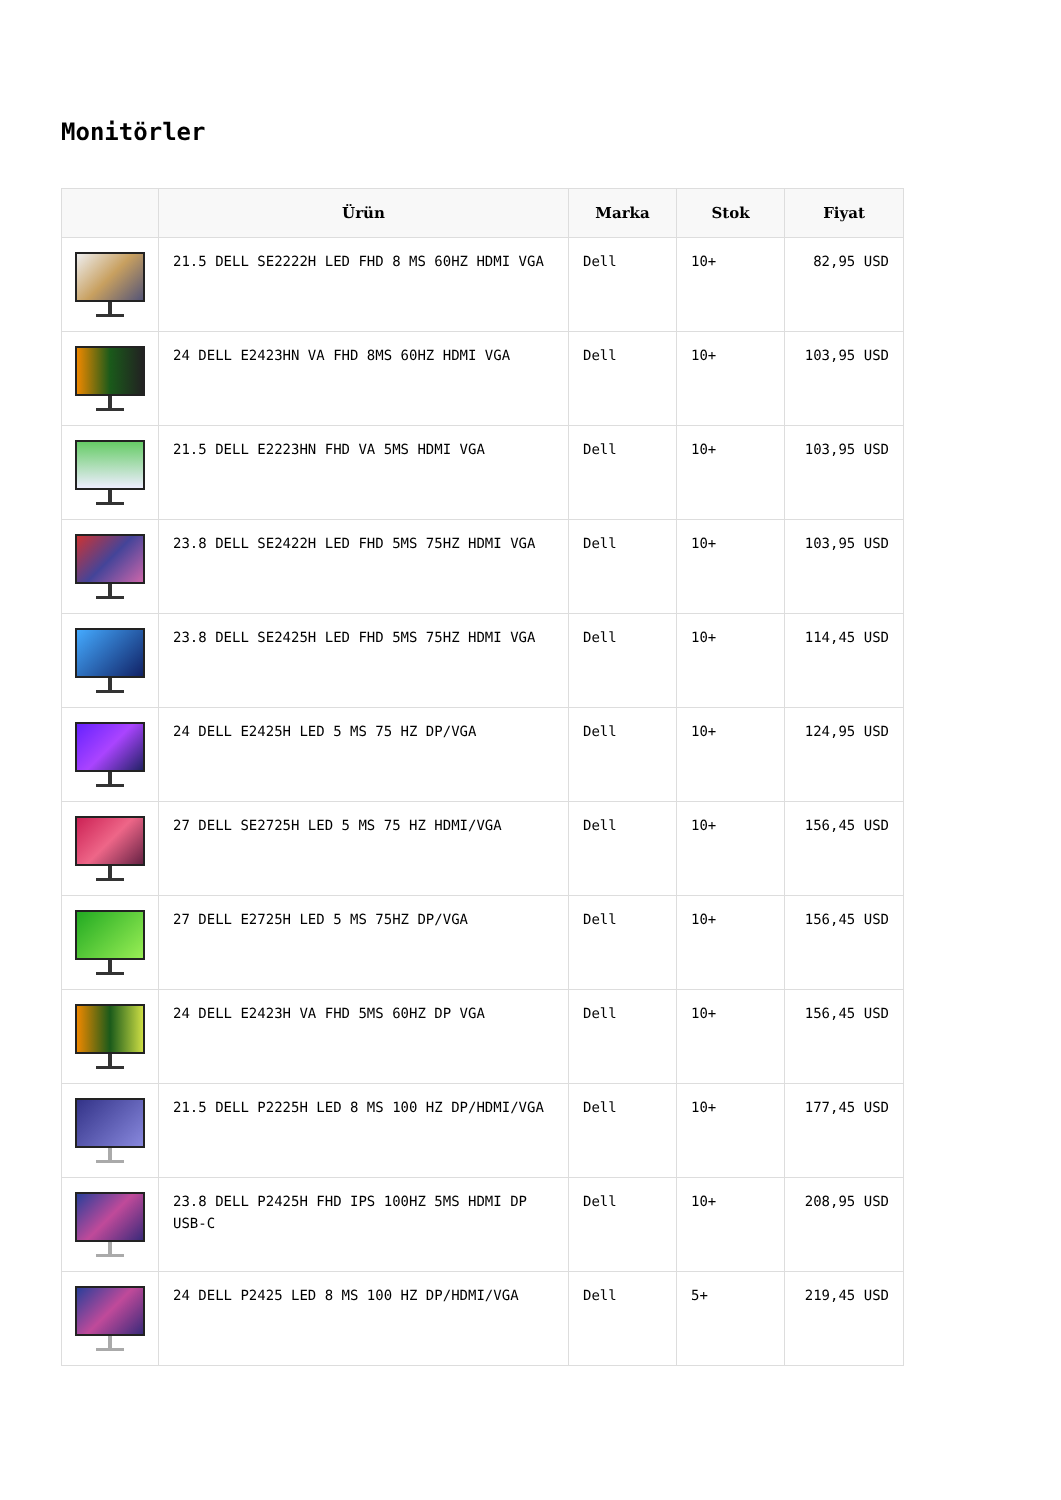Monitörler
| | Ürün | Marka | Stok | Fiyat |
| --- | --- | --- | --- | --- |
| | 21.5 DELL SE2222H LED FHD 8 MS 60HZ HDMI VGA | Dell | 10+ | 82,95 USD |
| | 24 DELL E2423HN VA FHD 8MS 60HZ HDMI VGA | Dell | 10+ | 103,95 USD |
| | 21.5 DELL E2223HN FHD VA 5MS HDMI VGA | Dell | 10+ | 103,95 USD |
| | 23.8 DELL SE2422H LED FHD 5MS 75HZ HDMI VGA | Dell | 10+ | 103,95 USD |
| | 23.8 DELL SE2425H LED FHD 5MS 75HZ HDMI VGA | Dell | 10+ | 114,45 USD |
| | 24 DELL E2425H LED 5 MS 75 HZ DP/VGA | Dell | 10+ | 124,95 USD |
| | 27 DELL SE2725H LED 5 MS 75 HZ HDMI/VGA | Dell | 10+ | 156,45 USD |
| | 27 DELL E2725H LED 5 MS 75HZ DP/VGA | Dell | 10+ | 156,45 USD |
| | 24 DELL E2423H VA FHD 5MS 60HZ DP VGA | Dell | 10+ | 156,45 USD |
| | 21.5 DELL P2225H LED 8 MS 100 HZ DP/HDMI/VGA | Dell | 10+ | 177,45 USD |
| | 23.8 DELL P2425H FHD IPS 100HZ 5MS HDMI DP USB-C | Dell | 10+ | 208,95 USD |
| | 24 DELL P2425 LED 8 MS 100 HZ DP/HDMI/VGA | Dell | 5+ | 219,45 USD |